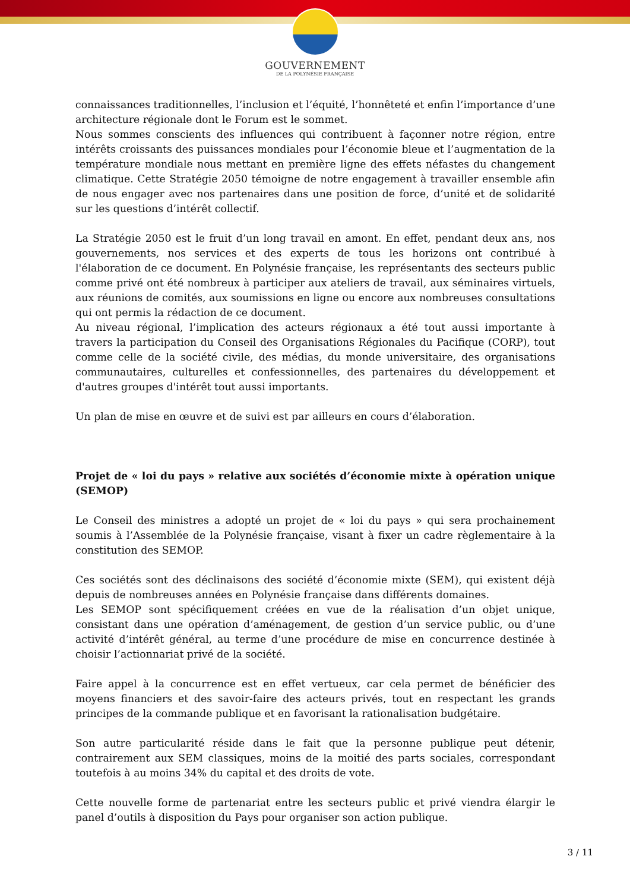GOUVERNEMENT
DE LA POLYNÉSIE FRANÇAISE
connaissances traditionnelles, l’inclusion et l’équité, l’honnêteté et enfin l’importance d’une architecture régionale dont le Forum est le sommet.
Nous sommes conscients des influences qui contribuent à façonner notre région, entre intérêts croissants des puissances mondiales pour l’économie bleue et l’augmentation de la température mondiale nous mettant en première ligne des effets néfastes du changement climatique. Cette Stratégie 2050 témoigne de notre engagement à travailler ensemble afin de nous engager avec nos partenaires dans une position de force, d’unité et de solidarité sur les questions d’intérêt collectif.
La Stratégie 2050 est le fruit d’un long travail en amont. En effet, pendant deux ans, nos gouvernements, nos services et des experts de tous les horizons ont contribué à l'élaboration de ce document. En Polynésie française, les représentants des secteurs public comme privé ont été nombreux à participer aux ateliers de travail, aux séminaires virtuels, aux réunions de comités, aux soumissions en ligne ou encore aux nombreuses consultations qui ont permis la rédaction de ce document.
Au niveau régional, l’implication des acteurs régionaux a été tout aussi importante à travers la participation du Conseil des Organisations Régionales du Pacifique (CORP), tout comme celle de la société civile, des médias, du monde universitaire, des organisations communautaires, culturelles et confessionnelles, des partenaires du développement et d'autres groupes d'intérêt tout aussi importants.
Un plan de mise en œuvre et de suivi est par ailleurs en cours d’élaboration.
Projet de « loi du pays » relative aux sociétés d’économie mixte à opération unique (SEMOP)
Le Conseil des ministres a adopté un projet de « loi du pays » qui sera prochainement soumis à l’Assemblée de la Polynésie française, visant à fixer un cadre règlementaire à la constitution des SEMOP.
Ces sociétés sont des déclinaisons des société d’économie mixte (SEM), qui existent déjà depuis de nombreuses années en Polynésie française dans différents domaines.
Les SEMOP sont spécifiquement créées en vue de la réalisation d’un objet unique, consistant dans une opération d’aménagement, de gestion d’un service public, ou d’une activité d’intérêt général, au terme d’une procédure de mise en concurrence destinée à choisir l’actionnariat privé de la société.
Faire appel à la concurrence est en effet vertueux, car cela permet de bénéficier des moyens financiers et des savoir-faire des acteurs privés, tout en respectant les grands principes de la commande publique et en favorisant la rationalisation budgétaire.
Son autre particularité réside dans le fait que la personne publique peut détenir, contrairement aux SEM classiques, moins de la moitié des parts sociales, correspondant toutefois à au moins 34% du capital et des droits de vote.
Cette nouvelle forme de partenariat entre les secteurs public et privé viendra élargir le panel d’outils à disposition du Pays pour organiser son action publique.
3 / 11